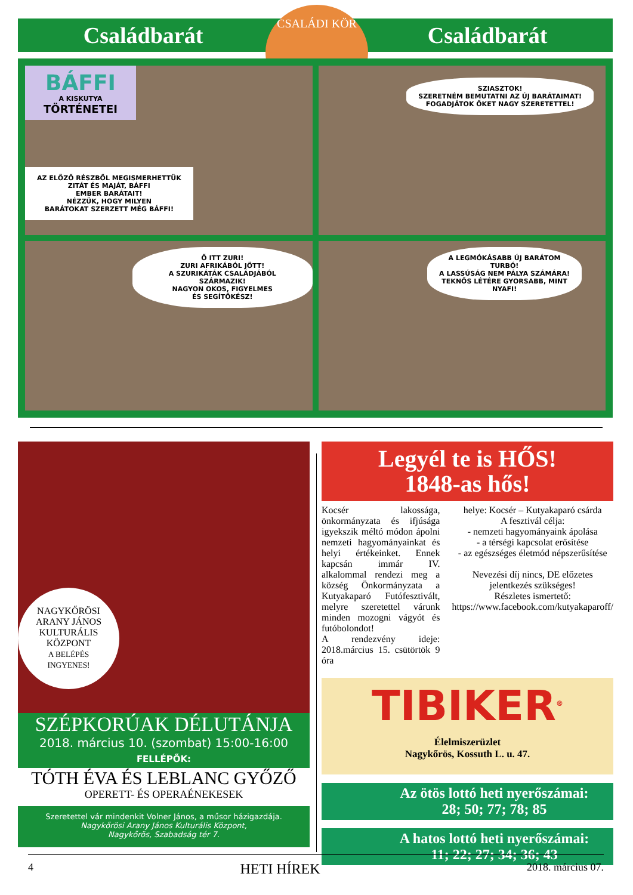Családbarát Családbarát
CSALÁDI KÖR
BÁFFI
A KISKUTYA
TÖRTÉNETEI
AZ ELŐZŐ RÉSZBŐL MEGISMERHETTÜK
ZITÁT ÉS MAJÁT, BÁFFI
EMBER BARÁTAIT!
NÉZZÜK, HOGY MILYEN
BARÁTOKAT SZERZETT MÉG BÁFFI!
SZIASZTOK!
SZERETNÉM BEMUTATNI AZ ÚJ BARÁTAIMAT!
FOGADJÁTOK ŐKET NAGY SZERETETTEL!
Ő ITT ZURI!
ZURI AFRIKÁBÓL JÖTT!
A SZURIKÁTÁK CSALÁDJÁBÓL SZÁRMAZIK!
NAGYON OKOS, FIGYELMES
ÉS SEGÍTŐKÉSZ!
A LEGMÓKÁSABB ÚJ BARÁTOM
TURBÓ!
A LASSÚSÁG NEM PÁLYA SZÁMÁRA!
TEKNŐS LÉTÉRE GYORSABB, MINT
NYAFI!
NAGYKŐRÖSI
ARANY JÁNOS
KULTURÁLIS
KÖZPONT
A BELÉPÉS
INGYENES!
SZÉPKORÚAK DÉLUTÁNJA
2018. március 10. (szombat) 15:00-16:00
FELLÉPŐK:
TÓTH ÉVA ÉS LEBLANC GYŐZŐ
OPERETT- ÉS OPERAÉNEKESEK
Szeretettel vár mindenkit Volner János, a műsor házigazdája.
Nagykőrösi Arany János Kulturális Központ,
Nagykőrös, Szabadság tér 7.
Legyél te is HŐS!
1848-as hős!
Kocsér lakossága, önkormányzata és ifjúsága igyekszik méltó módon ápolni nemzeti hagyományainkat és helyi értékeinket. Ennek kapcsán immár IV. alkalommal rendezi meg a község Önkormányzata a Kutyakaparó Futófesztivált, melyre szeretettel várunk minden mozogni vágyót és futóbolondot!
A rendezvény ideje: 2018.március 15. csütörtök 9 óra
helye: Kocsér – Kutyakaparó csárda
A fesztivál célja:
- nemzeti hagyományaink ápolása
- a térségi kapcsolat erősítése
- az egészséges életmód népszerűsítése
Nevezési díj nincs, DE előzetes jelentkezés szükséges!
Részletes ismertető: https://www.facebook.com/kutyakaparoff/
TIBIKER<sup>®</sup>
Élelmiszerüzlet
Nagykőrös, Kossuth L. u. 47.
Az ötös lottó heti nyerőszámai:
28; 50; 77; 78; 85
A hatos lottó heti nyerőszámai:
11; 22; 27; 34; 36; 43
4 HETI HÍREK 2018. március 07.